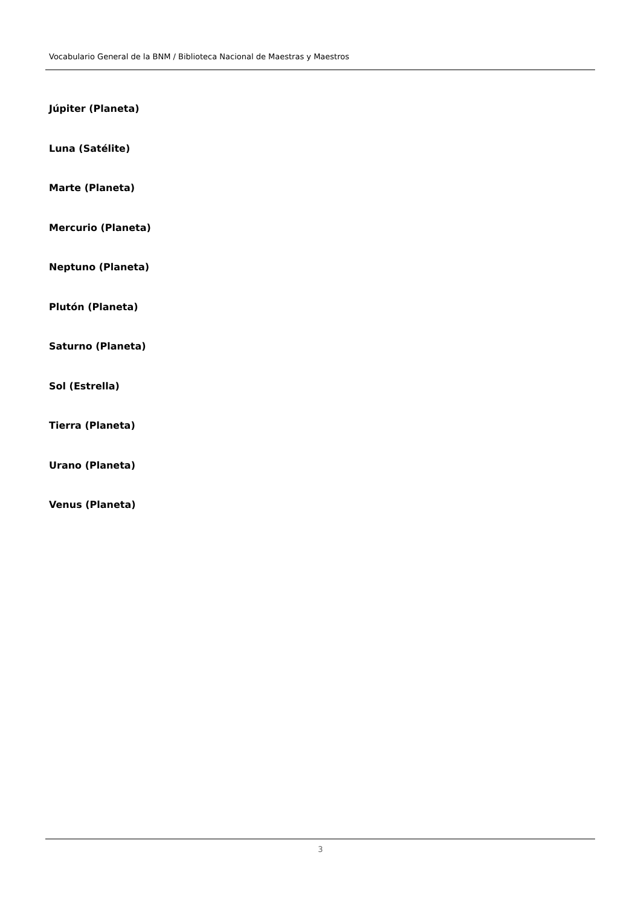Vocabulario General de la BNM / Biblioteca Nacional de Maestras y Maestros
Júpiter (Planeta)
Luna (Satélite)
Marte (Planeta)
Mercurio (Planeta)
Neptuno (Planeta)
Plutón (Planeta)
Saturno (Planeta)
Sol (Estrella)
Tierra (Planeta)
Urano (Planeta)
Venus (Planeta)
3